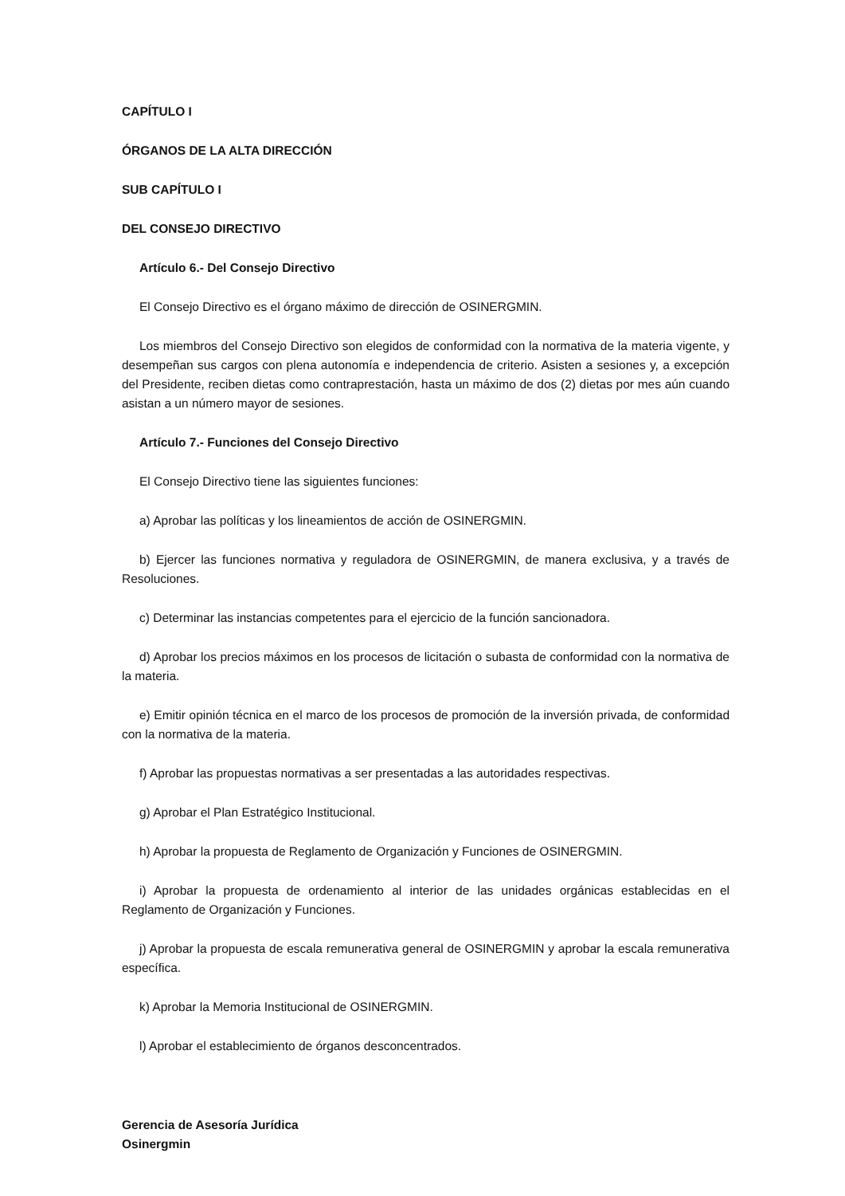CAPÍTULO I
ÓRGANOS DE LA ALTA DIRECCIÓN
SUB CAPÍTULO I
DEL CONSEJO DIRECTIVO
Artículo 6.- Del Consejo Directivo
El Consejo Directivo es el órgano máximo de dirección de OSINERGMIN.
Los miembros del Consejo Directivo son elegidos de conformidad con la normativa de la materia vigente, y desempeñan sus cargos con plena autonomía e independencia de criterio. Asisten a sesiones y, a excepción del Presidente, reciben dietas como contraprestación, hasta un máximo de dos (2) dietas por mes aún cuando asistan a un número mayor de sesiones.
Artículo 7.- Funciones del Consejo Directivo
El Consejo Directivo tiene las siguientes funciones:
a) Aprobar las políticas y los lineamientos de acción de OSINERGMIN.
b) Ejercer las funciones normativa y reguladora de OSINERGMIN, de manera exclusiva, y a través de Resoluciones.
c) Determinar las instancias competentes para el ejercicio de la función sancionadora.
d) Aprobar los precios máximos en los procesos de licitación o subasta de conformidad con la normativa de la materia.
e) Emitir opinión técnica en el marco de los procesos de promoción de la inversión privada, de conformidad con la normativa de la materia.
f) Aprobar las propuestas normativas a ser presentadas a las autoridades respectivas.
g) Aprobar el Plan Estratégico Institucional.
h) Aprobar la propuesta de Reglamento de Organización y Funciones de OSINERGMIN.
i) Aprobar la propuesta de ordenamiento al interior de las unidades orgánicas establecidas en el Reglamento de Organización y Funciones.
j) Aprobar la propuesta de escala remunerativa general de OSINERGMIN y aprobar la escala remunerativa específica.
k) Aprobar la Memoria Institucional de OSINERGMIN.
l) Aprobar el establecimiento de órganos desconcentrados.
Gerencia de Asesoría Jurídica
Osinergmin